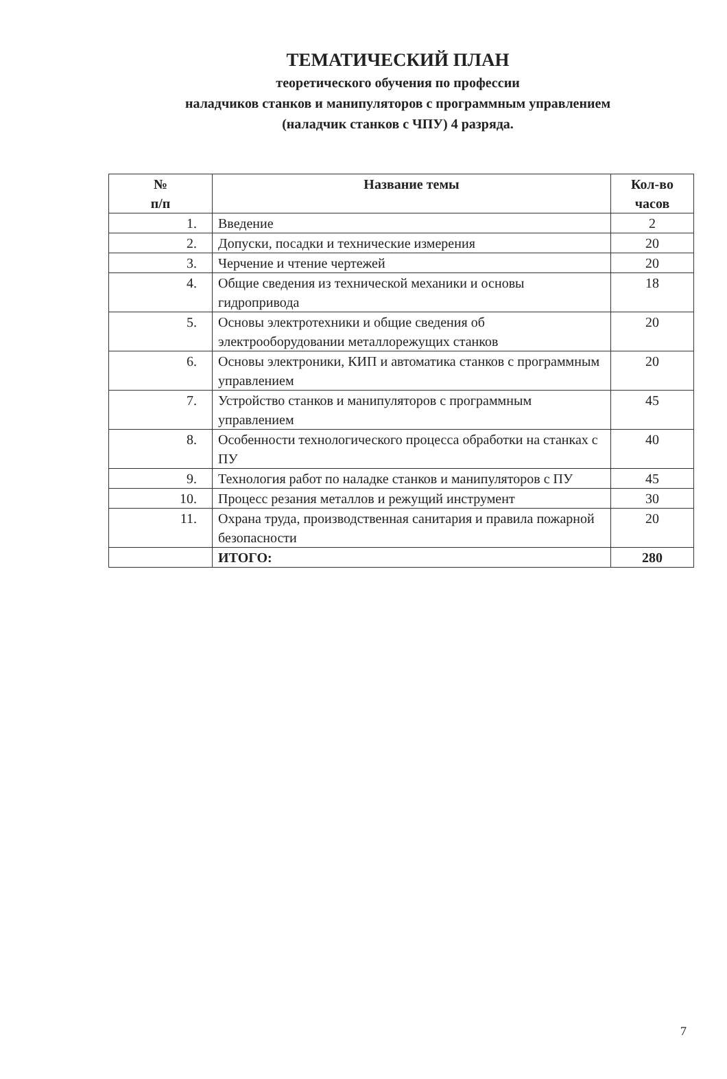ТЕМАТИЧЕСКИЙ ПЛАН
теоретического обучения по профессии
наладчиков станков и манипуляторов с программным управлением
(наладчик станков с ЧПУ) 4 разряда.
| № п/п | Название темы | Кол-во часов |
| --- | --- | --- |
| 1. | Введение | 2 |
| 2. | Допуски, посадки и технические измерения | 20 |
| 3. | Черчение и чтение чертежей | 20 |
| 4. | Общие сведения из технической механики и основы гидропривода | 18 |
| 5. | Основы электротехники и общие сведения об электрооборудовании металлорежущих станков | 20 |
| 6. | Основы электроники, КИП и автоматика станков с программным управлением | 20 |
| 7. | Устройство станков и манипуляторов с программным управлением | 45 |
| 8. | Особенности технологического процесса обработки на станках с ПУ | 40 |
| 9. | Технология работ по наладке станков и манипуляторов с ПУ | 45 |
| 10. | Процесс резания металлов и режущий инструмент | 30 |
| 11. | Охрана труда, производственная санитария и правила пожарной безопасности | 20 |
| | ИТОГО: | 280 |
7